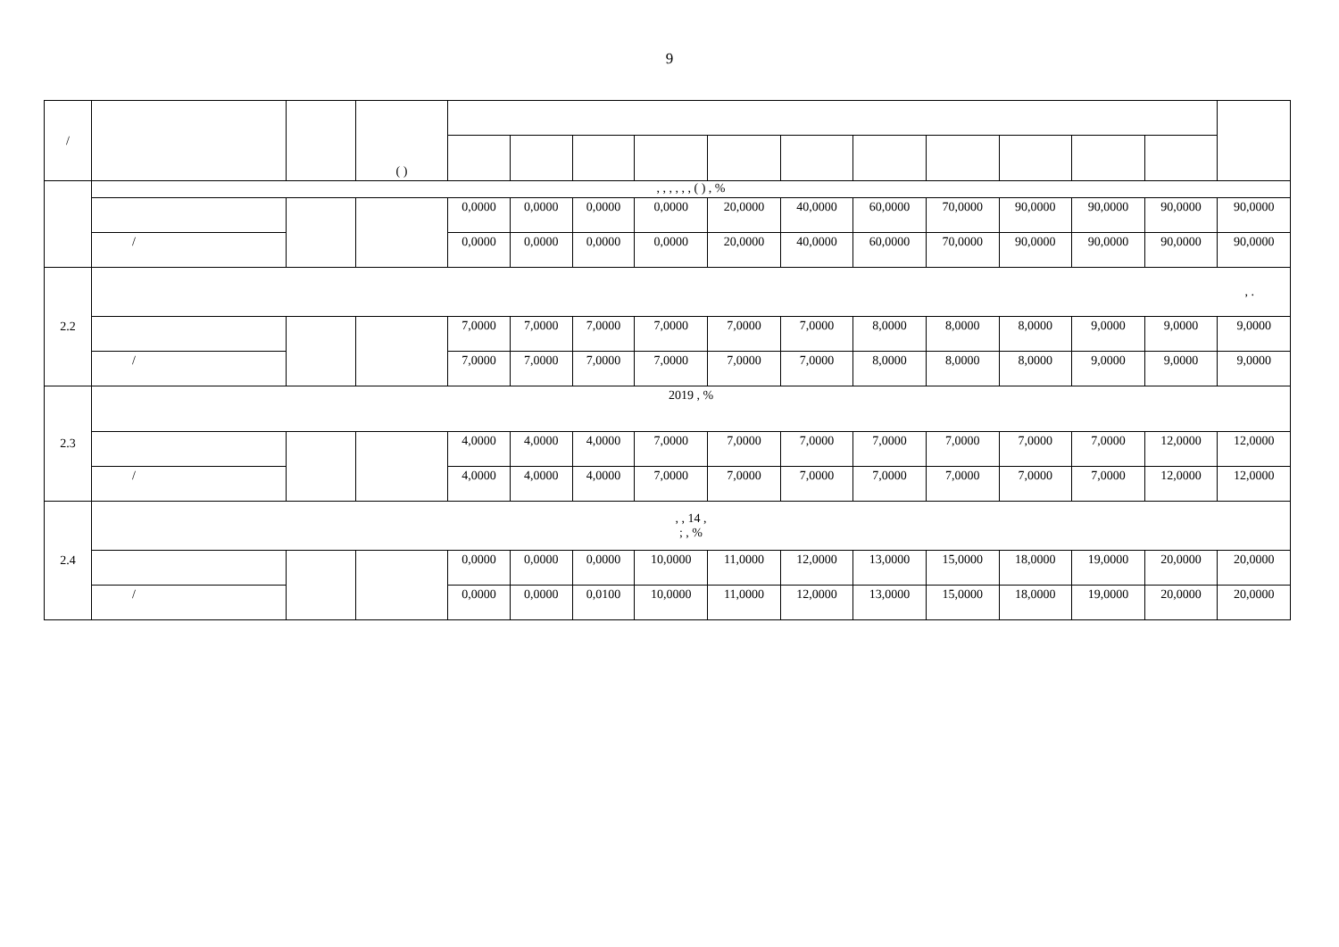9
| / | | | ( ) | | | | | | | | | | | | |
| --- | --- | --- | --- | --- | --- | --- | --- | --- | --- | --- | --- | --- | --- | --- | --- |
| | , , , , , , ( ) , % | | | | | | | | | | | | | | |
| | | | | 0,0000 | 0,0000 | 0,0000 | 0,0000 | 20,0000 | 40,0000 | 60,0000 | 70,0000 | 90,0000 | 90,0000 | 90,0000 | 90,0000 |
| | / | | | 0,0000 | 0,0000 | 0,0000 | 0,0000 | 20,0000 | 40,0000 | 60,0000 | 70,0000 | 90,0000 | 90,0000 | 90,0000 | 90,0000 |
| 2.2 | , . | | | | | | | | | | | | | | |
| | | | | 7,0000 | 7,0000 | 7,0000 | 7,0000 | 7,0000 | 7,0000 | 8,0000 | 8,0000 | 8,0000 | 9,0000 | 9,0000 | 9,0000 |
| | / | | | 7,0000 | 7,0000 | 7,0000 | 7,0000 | 7,0000 | 7,0000 | 8,0000 | 8,0000 | 8,0000 | 9,0000 | 9,0000 | 9,0000 |
| 2.3 | 2019 , % | | | | | | | | | | | | | | |
| | | | | 4,0000 | 4,0000 | 4,0000 | 7,0000 | 7,0000 | 7,0000 | 7,0000 | 7,0000 | 7,0000 | 7,0000 | 12,0000 | 12,0000 |
| | / | | | 4,0000 | 4,0000 | 4,0000 | 7,0000 | 7,0000 | 7,0000 | 7,0000 | 7,0000 | 7,0000 | 7,0000 | 12,0000 | 12,0000 |
| 2.4 | , , 14 , ; , % | | | | | | | | | | | | | | |
| | | | | 0,0000 | 0,0000 | 0,0000 | 10,0000 | 11,0000 | 12,0000 | 13,0000 | 15,0000 | 18,0000 | 19,0000 | 20,0000 | 20,0000 |
| | / | | | 0,0000 | 0,0000 | 0,0100 | 10,0000 | 11,0000 | 12,0000 | 13,0000 | 15,0000 | 18,0000 | 19,0000 | 20,0000 | 20,0000 |